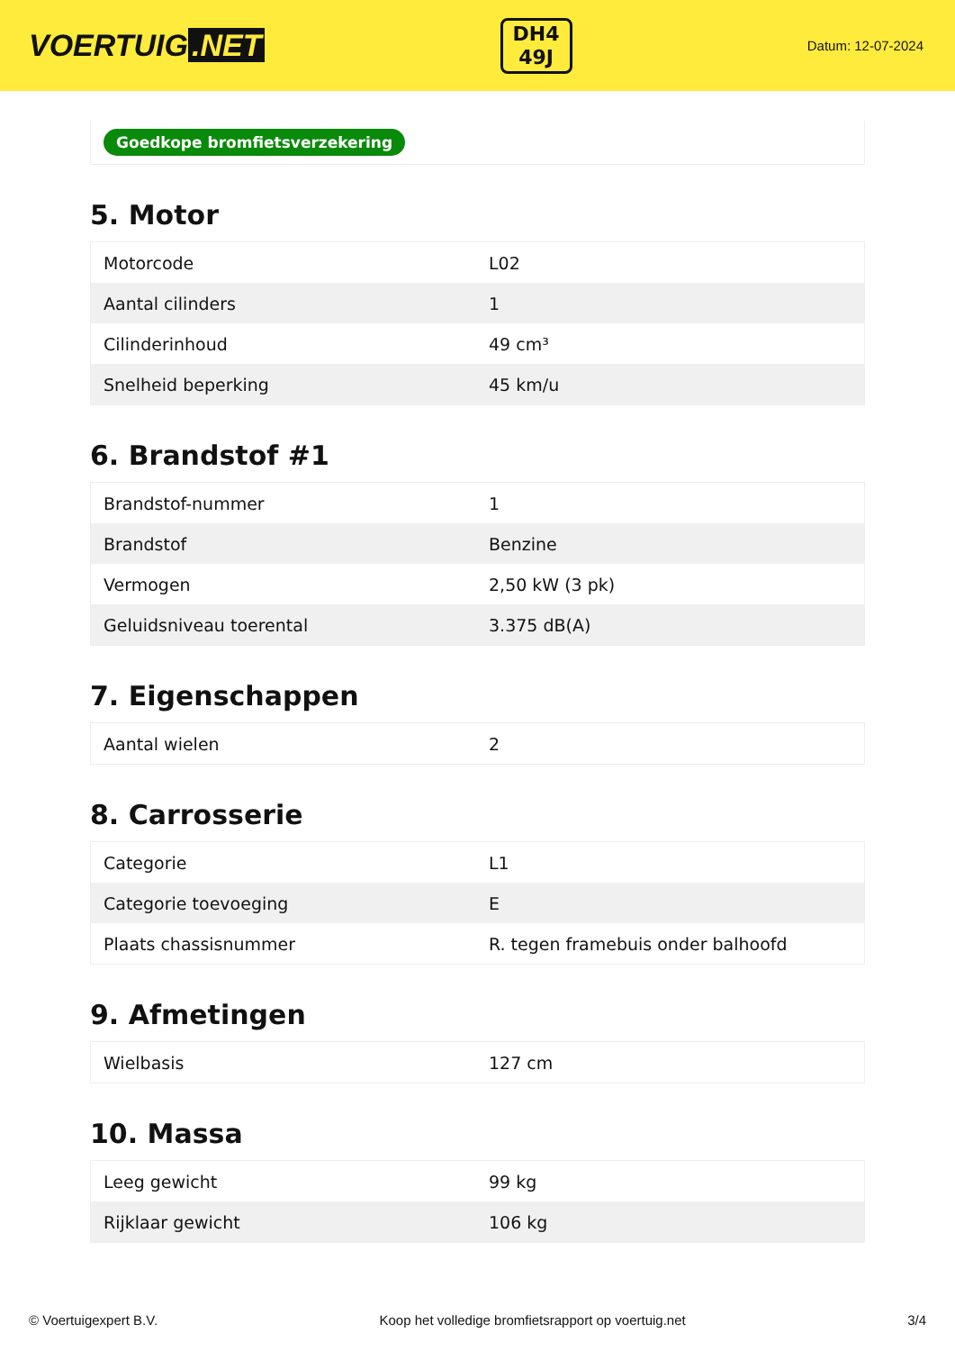VOERTUIG.NET
DH4
49J
Datum: 12-07-2024
Goedkope bromfietsverzekering
5. Motor
| Motorcode | L02 |
| Aantal cilinders | 1 |
| Cilinderinhoud | 49 cm³ |
| Snelheid beperking | 45 km/u |
6. Brandstof #1
| Brandstof-nummer | 1 |
| Brandstof | Benzine |
| Vermogen | 2,50 kW (3 pk) |
| Geluidsniveau toerental | 3.375 dB(A) |
7. Eigenschappen
| Aantal wielen | 2 |
8. Carrosserie
| Categorie | L1 |
| Categorie toevoeging | E |
| Plaats chassisnummer | R. tegen framebuis onder balhoofd |
9. Afmetingen
| Wielbasis | 127 cm |
10. Massa
| Leeg gewicht | 99 kg |
| Rijklaar gewicht | 106 kg |
© Voertuigexpert B.V. Koop het volledige bromfietsrapport op voertuig.net 3/4